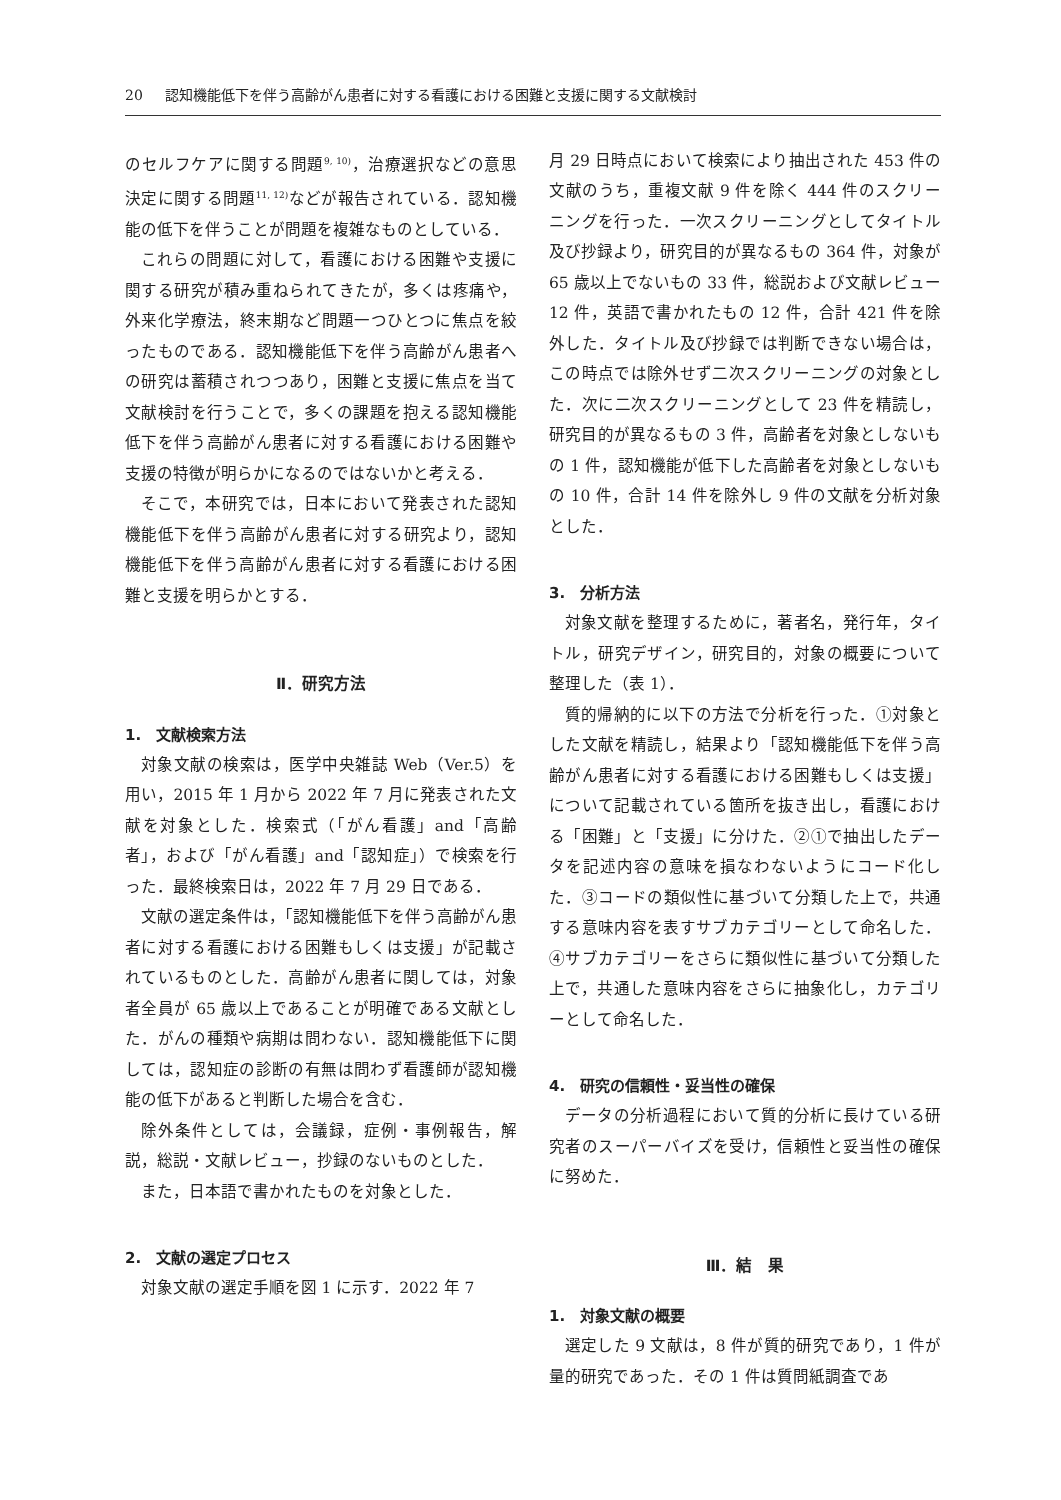20 認知機能低下を伴う高齢がん患者に対する看護における困難と支援に関する文献検討
のセルフケアに関する問題<sup>9, 10)</sup>，治療選択などの意思決定に関する問題<sup>11, 12)</sup>などが報告されている．認知機能の低下を伴うことが問題を複雑なものとしている．
これらの問題に対して，看護における困難や支援に関する研究が積み重ねられてきたが，多くは疼痛や，外来化学療法，終末期など問題一つひとつに焦点を絞ったものである．認知機能低下を伴う高齢がん患者への研究は蓄積されつつあり，困難と支援に焦点を当て文献検討を行うことで，多くの課題を抱える認知機能低下を伴う高齢がん患者に対する看護における困難や支援の特徴が明らかになるのではないかと考える．
そこで，本研究では，日本において発表された認知機能低下を伴う高齢がん患者に対する研究より，認知機能低下を伴う高齢がん患者に対する看護における困難と支援を明らかとする．
Ⅱ．研究方法
1.　文献検索方法
対象文献の検索は，医学中央雑誌 Web（Ver.5）を用い，2015 年 1 月から 2022 年 7 月に発表された文献を対象とした．検索式（「がん看護」and「高齢者」，および「がん看護」and「認知症」）で検索を行った．最終検索日は，2022 年 7 月 29 日である．
文献の選定条件は，「認知機能低下を伴う高齢がん患者に対する看護における困難もしくは支援」が記載されているものとした．高齢がん患者に関しては，対象者全員が 65 歳以上であることが明確である文献とした．がんの種類や病期は問わない．認知機能低下に関しては，認知症の診断の有無は問わず看護師が認知機能の低下があると判断した場合を含む．
除外条件としては，会議録，症例・事例報告，解説，総説・文献レビュー，抄録のないものとした．
また，日本語で書かれたものを対象とした．
2.　文献の選定プロセス
対象文献の選定手順を図 1 に示す．2022 年 7
月 29 日時点において検索により抽出された 453 件の文献のうち，重複文献 9 件を除く 444 件のスクリーニングを行った．一次スクリーニングとしてタイトル及び抄録より，研究目的が異なるもの 364 件，対象が 65 歳以上でないもの 33 件，総説および文献レビュー12 件，英語で書かれたもの 12 件，合計 421 件を除外した．タイトル及び抄録では判断できない場合は，この時点では除外せず二次スクリーニングの対象とした．次に二次スクリーニングとして 23 件を精読し，研究目的が異なるもの 3 件，高齢者を対象としないもの 1 件，認知機能が低下した高齢者を対象としないもの 10 件，合計 14 件を除外し 9 件の文献を分析対象とした．
3.　分析方法
対象文献を整理するために，著者名，発行年，タイトル，研究デザイン，研究目的，対象の概要について整理した（表 1）．
質的帰納的に以下の方法で分析を行った．①対象とした文献を精読し，結果より「認知機能低下を伴う高齢がん患者に対する看護における困難もしくは支援」について記載されている箇所を抜き出し，看護における「困難」と「支援」に分けた．②①で抽出したデータを記述内容の意味を損なわないようにコード化した．③コードの類似性に基づいて分類した上で，共通する意味内容を表すサブカテゴリーとして命名した．④サブカテゴリーをさらに類似性に基づいて分類した上で，共通した意味内容をさらに抽象化し，カテゴリーとして命名した．
4.　研究の信頼性・妥当性の確保
データの分析過程において質的分析に長けている研究者のスーパーバイズを受け，信頼性と妥当性の確保に努めた．
Ⅲ．結　果
1.　対象文献の概要
選定した 9 文献は，8 件が質的研究であり，1 件が量的研究であった．その 1 件は質問紙調査であ